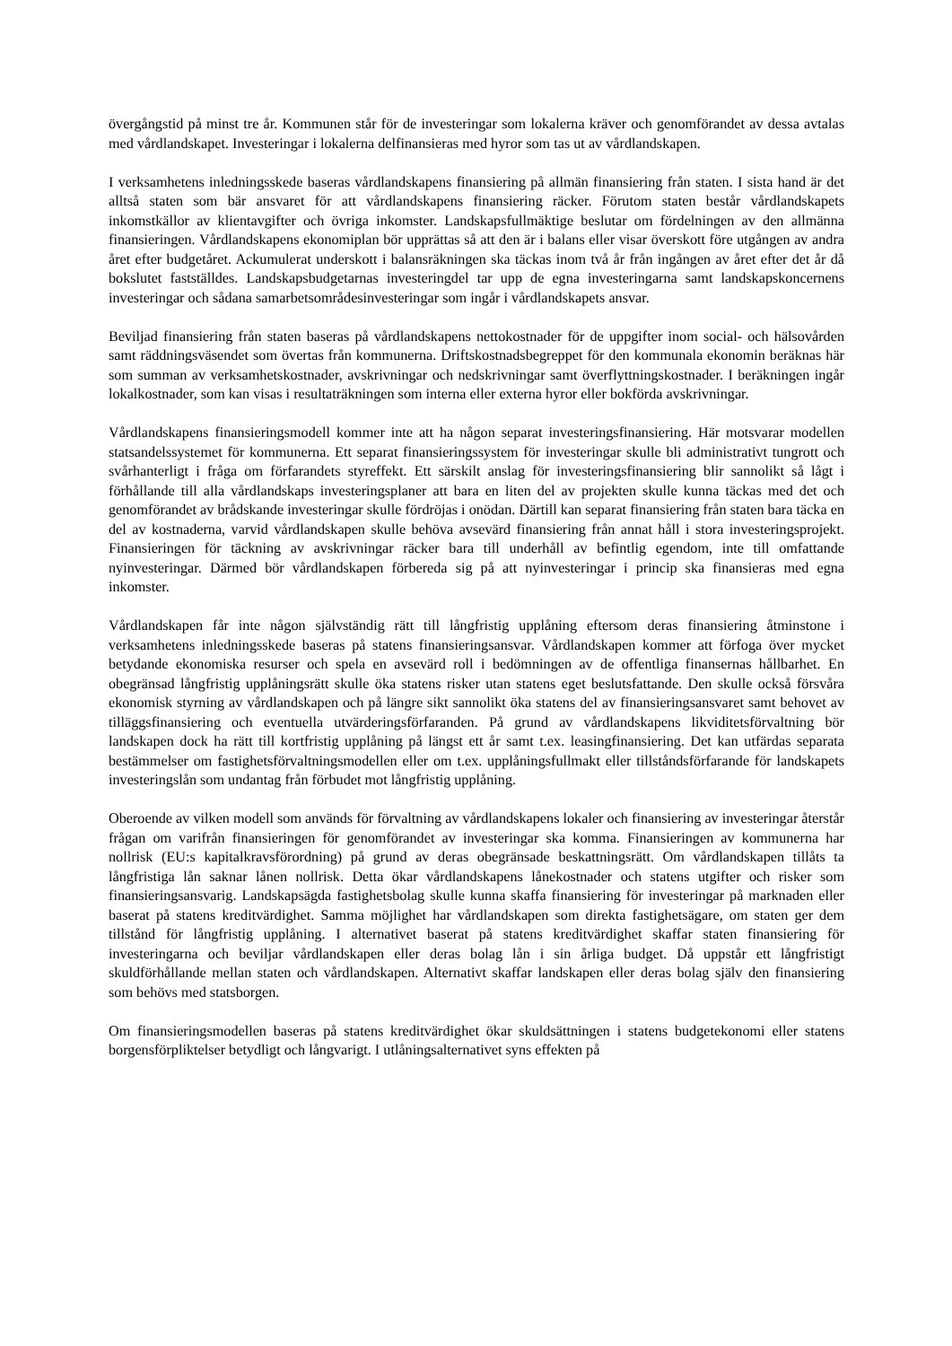övergångstid på minst tre år. Kommunen står för de investeringar som lokalerna kräver och genomförandet av dessa avtalas med vårdlandskapet. Investeringar i lokalerna delfinansieras med hyror som tas ut av vårdlandskapen.
I verksamhetens inledningsskede baseras vårdlandskapens finansiering på allmän finansiering från staten. I sista hand är det alltså staten som bär ansvaret för att vårdlandskapens finansiering räcker. Förutom staten består vårdlandskapets inkomstkällor av klientavgifter och övriga inkomster. Landskapsfullmäktige beslutar om fördelningen av den allmänna finansieringen. Vårdlandskapens ekonomiplan bör upprättas så att den är i balans eller visar överskott före utgången av andra året efter budgetåret. Ackumulerat underskott i balansräkningen ska täckas inom två år från ingången av året efter det år då bokslutet fastställdes. Landskapsbudgetarnas investeringdel tar upp de egna investeringarna samt landskapskoncernens investeringar och sådana samarbetsområdesinvesteringar som ingår i vårdlandskapets ansvar.
Beviljad finansiering från staten baseras på vårdlandskapens nettokostnader för de uppgifter inom social- och hälsovården samt räddningsväsendet som övertas från kommunerna. Driftskostnadsbegreppet för den kommunala ekonomin beräknas här som summan av verksamhetskostnader, avskrivningar och nedskrivningar samt överflyttningskostnader. I beräkningen ingår lokalkostnader, som kan visas i resultaträkningen som interna eller externa hyror eller bokförda avskrivningar.
Vårdlandskapens finansieringsmodell kommer inte att ha någon separat investeringsfinansiering. Här motsvarar modellen statsandelssystemet för kommunerna. Ett separat finansieringssystem för investeringar skulle bli administrativt tungrott och svårhanterligt i fråga om förfarandets styreffekt. Ett särskilt anslag för investeringsfinansiering blir sannolikt så lågt i förhållande till alla vårdlandskaps investeringsplaner att bara en liten del av projekten skulle kunna täckas med det och genomförandet av brådskande investeringar skulle fördröjas i onödan. Därtill kan separat finansiering från staten bara täcka en del av kostnaderna, varvid vårdlandskapen skulle behöva avsevärd finansiering från annat håll i stora investeringsprojekt. Finansieringen för täckning av avskrivningar räcker bara till underhåll av befintlig egendom, inte till omfattande nyinvesteringar. Därmed bör vårdlandskapen förbereda sig på att nyinvesteringar i princip ska finansieras med egna inkomster.
Vårdlandskapen får inte någon självständig rätt till långfristig upplåning eftersom deras finansiering åtminstone i verksamhetens inledningsskede baseras på statens finansieringsansvar. Vårdlandskapen kommer att förfoga över mycket betydande ekonomiska resurser och spela en avsevärd roll i bedömningen av de offentliga finansernas hållbarhet. En obegränsad långfristig upplåningsrätt skulle öka statens risker utan statens eget beslutsfattande. Den skulle också försvåra ekonomisk styrning av vårdlandskapen och på längre sikt sannolikt öka statens del av finansieringsansvaret samt behovet av tilläggsfinansiering och eventuella utvärderingsförfaranden. På grund av vårdlandskapens likviditetsförvaltning bör landskapen dock ha rätt till kortfristig upplåning på längst ett år samt t.ex. leasingfinansiering. Det kan utfärdas separata bestämmelser om fastighetsförvaltningsmodellen eller om t.ex. upplåningsfullmakt eller tillståndsförfarande för landskapets investeringslån som undantag från förbudet mot långfristig upplåning.
Oberoende av vilken modell som används för förvaltning av vårdlandskapens lokaler och finansiering av investeringar återstår frågan om varifrån finansieringen för genomförandet av investeringar ska komma. Finansieringen av kommunerna har nollrisk (EU:s kapitalkravsförordning) på grund av deras obegränsade beskattningsrätt. Om vårdlandskapen tillåts ta långfristiga lån saknar lånen nollrisk. Detta ökar vårdlandskapens lånekostnader och statens utgifter och risker som finansieringsansvarig. Landskapsägda fastighetsbolag skulle kunna skaffa finansiering för investeringar på marknaden eller baserat på statens kreditvärdighet. Samma möjlighet har vårdlandskapen som direkta fastighetsägare, om staten ger dem tillstånd för långfristig upplåning. I alternativet baserat på statens kreditvärdighet skaffar staten finansiering för investeringarna och beviljar vårdlandskapen eller deras bolag lån i sin årliga budget. Då uppstår ett långfristigt skuldförhållande mellan staten och vårdlandskapen. Alternativt skaffar landskapen eller deras bolag själv den finansiering som behövs med statsborgen.
Om finansieringsmodellen baseras på statens kreditvärdighet ökar skuldsättningen i statens budgetekonomi eller statens borgensförpliktelser betydligt och långvarigt. I utlåningsalternativet syns effekten på